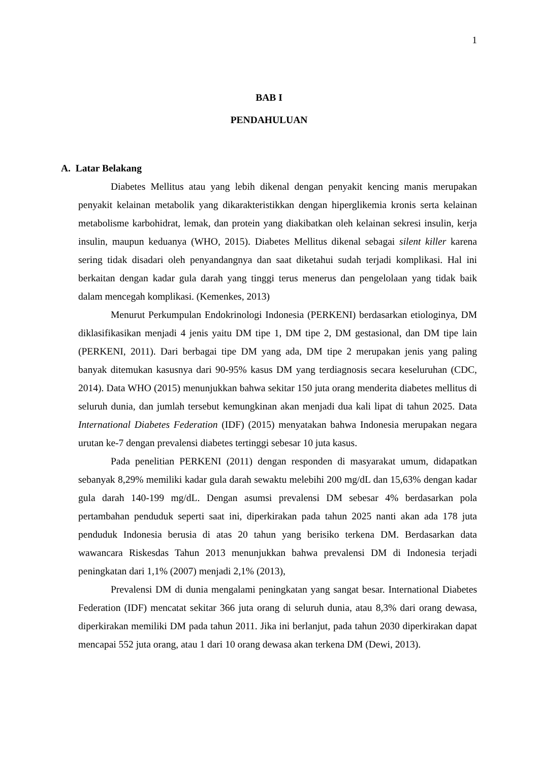1
BAB I
PENDAHULUAN
A. Latar Belakang
Diabetes Mellitus atau yang lebih dikenal dengan penyakit kencing manis merupakan penyakit kelainan metabolik yang dikarakteristikkan dengan hiperglikemia kronis serta kelainan metabolisme karbohidrat, lemak, dan protein yang diakibatkan oleh kelainan sekresi insulin, kerja insulin, maupun keduanya (WHO, 2015). Diabetes Mellitus dikenal sebagai silent killer karena sering tidak disadari oleh penyandangnya dan saat diketahui sudah terjadi komplikasi. Hal ini berkaitan dengan kadar gula darah yang tinggi terus menerus dan pengelolaan yang tidak baik dalam mencegah komplikasi. (Kemenkes, 2013)
Menurut Perkumpulan Endokrinologi Indonesia (PERKENI) berdasarkan etiologinya, DM diklasifikasikan menjadi 4 jenis yaitu DM tipe 1, DM tipe 2, DM gestasional, dan DM tipe lain (PERKENI, 2011). Dari berbagai tipe DM yang ada, DM tipe 2 merupakan jenis yang paling banyak ditemukan kasusnya dari 90-95% kasus DM yang terdiagnosis secara keseluruhan (CDC, 2014). Data WHO (2015) menunjukkan bahwa sekitar 150 juta orang menderita diabetes mellitus di seluruh dunia, dan jumlah tersebut kemungkinan akan menjadi dua kali lipat di tahun 2025. Data International Diabetes Federation (IDF) (2015) menyatakan bahwa Indonesia merupakan negara urutan ke-7 dengan prevalensi diabetes tertinggi sebesar 10 juta kasus.
Pada penelitian PERKENI (2011) dengan responden di masyarakat umum, didapatkan sebanyak 8,29% memiliki kadar gula darah sewaktu melebihi 200 mg/dL dan 15,63% dengan kadar gula darah 140-199 mg/dL. Dengan asumsi prevalensi DM sebesar 4% berdasarkan pola pertambahan penduduk seperti saat ini, diperkirakan pada tahun 2025 nanti akan ada 178 juta penduduk Indonesia berusia di atas 20 tahun yang berisiko terkena DM. Berdasarkan data wawancara Riskesdas Tahun 2013 menunjukkan bahwa prevalensi DM di Indonesia terjadi peningkatan dari 1,1% (2007) menjadi 2,1% (2013),
Prevalensi DM di dunia mengalami peningkatan yang sangat besar. International Diabetes Federation (IDF) mencatat sekitar 366 juta orang di seluruh dunia, atau 8,3% dari orang dewasa, diperkirakan memiliki DM pada tahun 2011. Jika ini berlanjut, pada tahun 2030 diperkirakan dapat mencapai 552 juta orang, atau 1 dari 10 orang dewasa akan terkena DM (Dewi, 2013).